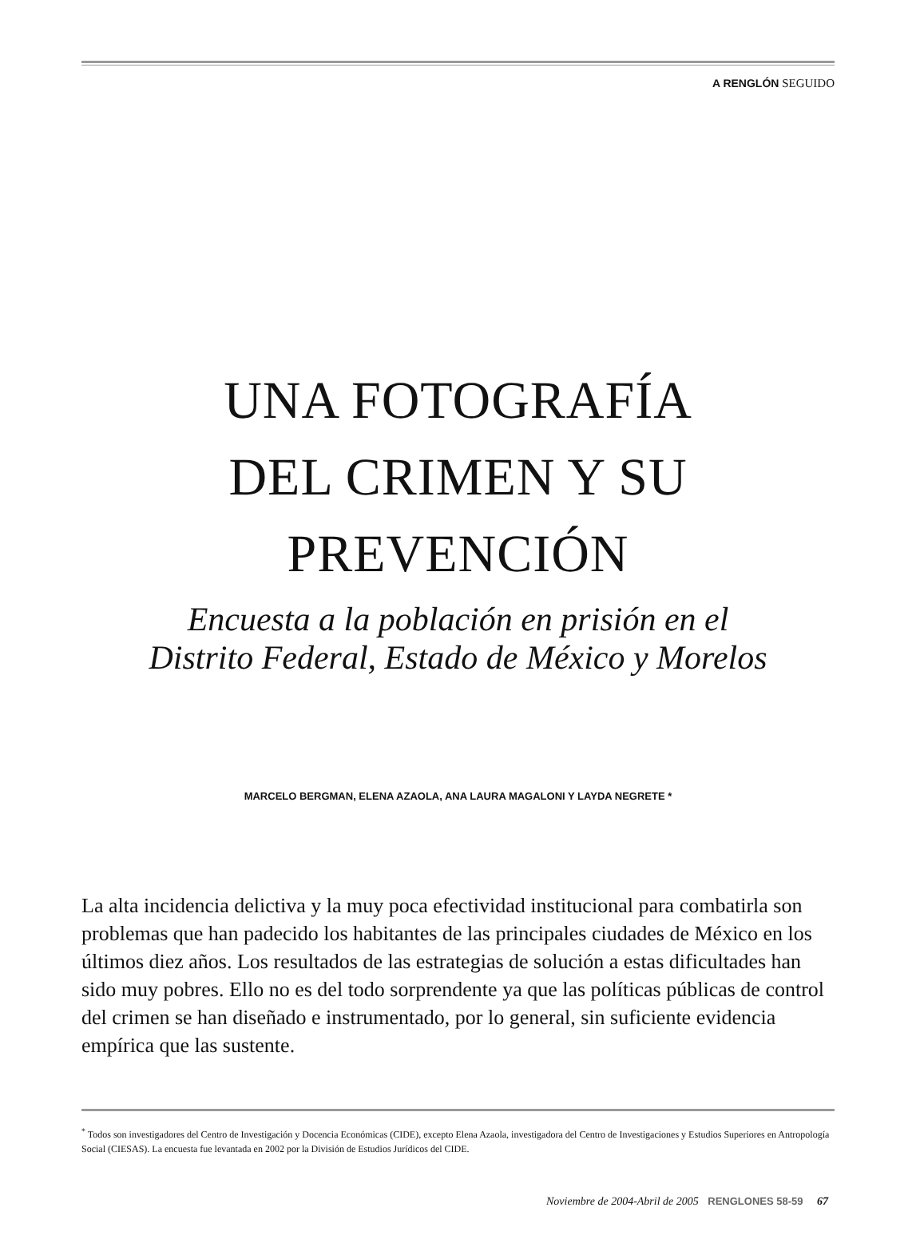A RENGLÓN SEGUIDO
UNA FOTOGRAFÍA
DEL CRIMEN Y SU
PREVENCIÓN
Encuesta a la población en prisión en el
Distrito Federal, Estado de México y Morelos
MARCELO BERGMAN, ELENA AZAOLA, ANA LAURA MAGALONI Y LAYDA NEGRETE *
La alta incidencia delictiva y la muy poca efectividad institucional para combatirla son problemas que han padecido los habitantes de las principales ciudades de México en los últimos diez años. Los resultados de las estrategias de solución a estas dificultades han sido muy pobres. Ello no es del todo sorprendente ya que las políticas públicas de control del crimen se han diseñado e instrumentado, por lo general, sin suficiente evidencia empírica que las sustente.
<sup>*</sup> Todos son investigadores del Centro de Investigación y Docencia Económicas (CIDE), excepto Elena Azaola, investigadora del Centro de Investigaciones y Estudios Superiores en Antropología Social (CIESAS). La encuesta fue levantada en 2002 por la División de Estudios Jurídicos del CIDE.
Noviembre de 2004-Abril de 2005 RENGLONES 58-59 67